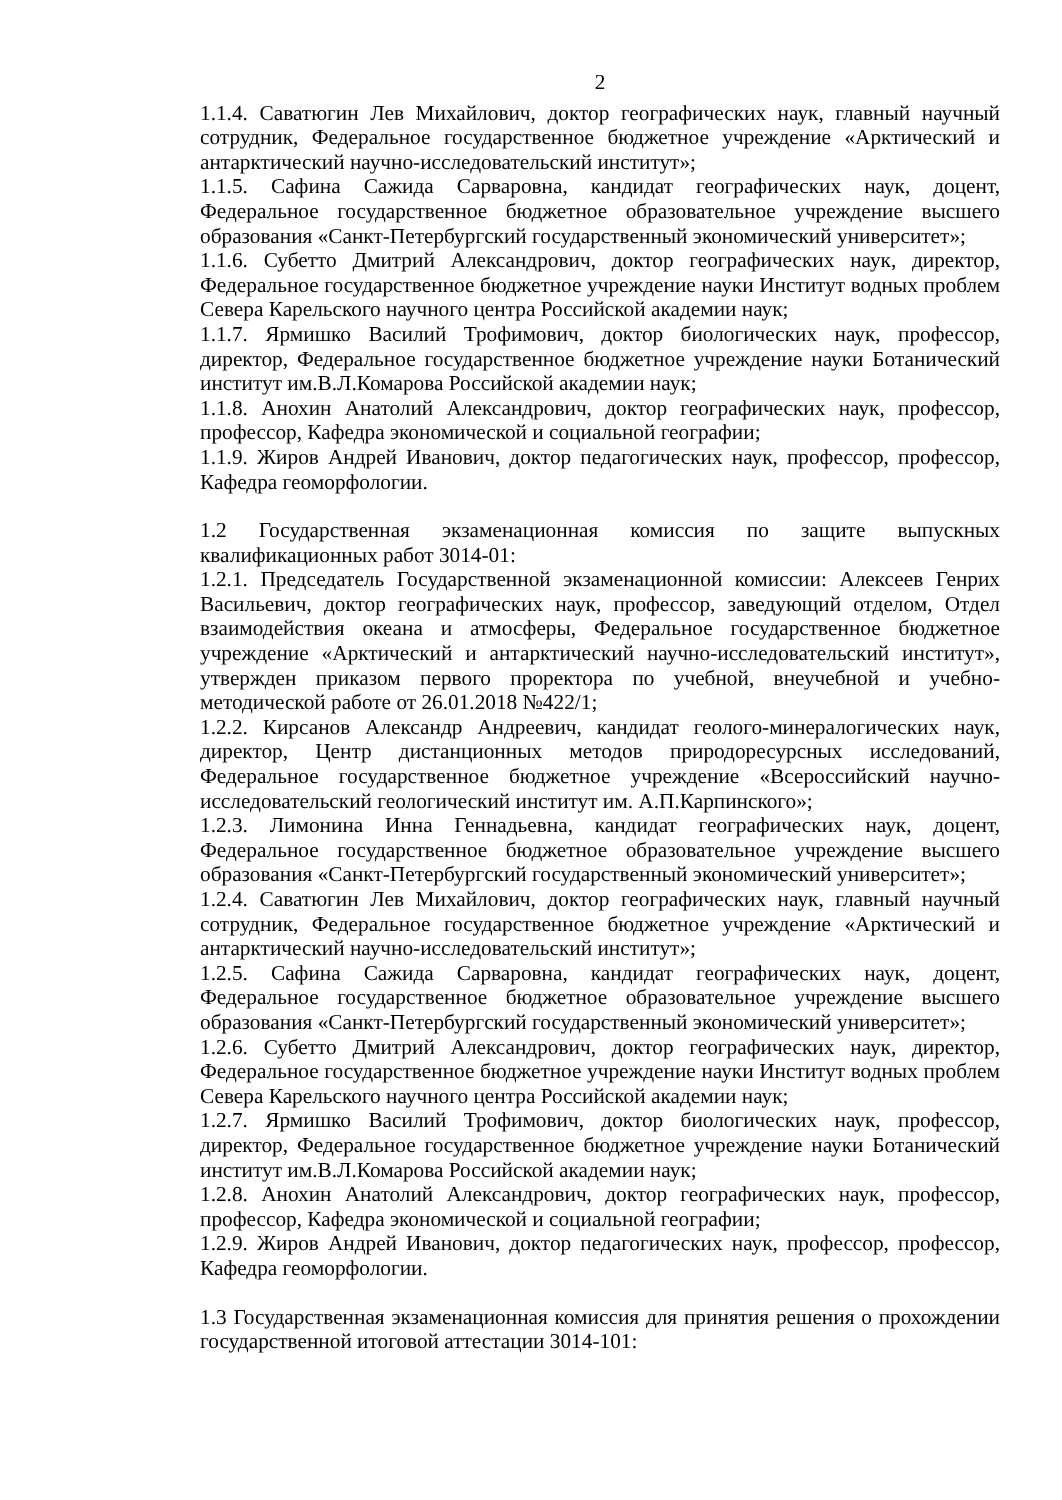2
1.1.4. Саватюгин Лев Михайлович, доктор географических наук, главный научный сотрудник, Федеральное государственное бюджетное учреждение «Арктический и антарктический научно-исследовательский институт»;
1.1.5. Сафина Сажида Сарваровна, кандидат географических наук, доцент, Федеральное государственное бюджетное образовательное учреждение высшего образования «Санкт-Петербургский государственный экономический университет»;
1.1.6. Субетто Дмитрий Александрович, доктор географических наук, директор, Федеральное государственное бюджетное учреждение науки Институт водных проблем Севера Карельского научного центра Российской академии наук;
1.1.7. Ярмишко Василий Трофимович, доктор биологических наук, профессор, директор, Федеральное государственное бюджетное учреждение науки Ботанический институт им.В.Л.Комарова Российской академии наук;
1.1.8. Анохин Анатолий Александрович, доктор географических наук, профессор, профессор, Кафедра экономической и социальной географии;
1.1.9. Жиров Андрей Иванович, доктор педагогических наук, профессор, профессор, Кафедра геоморфологии.
1.2 Государственная экзаменационная комиссия по защите выпускных квалификационных работ 3014-01:
1.2.1. Председатель Государственной экзаменационной комиссии: Алексеев Генрих Васильевич, доктор географических наук, профессор, заведующий отделом, Отдел взаимодействия океана и атмосферы, Федеральное государственное бюджетное учреждение «Арктический и антарктический научно-исследовательский институт», утвержден приказом первого проректора по учебной, внеучебной и учебно-методической работе от 26.01.2018 №422/1;
1.2.2. Кирсанов Александр Андреевич, кандидат геолого-минералогических наук, директор, Центр дистанционных методов природоресурсных исследований, Федеральное государственное бюджетное учреждение «Всероссийский научно-исследовательский геологический институт им. А.П.Карпинского»;
1.2.3. Лимонина Инна Геннадьевна, кандидат географических наук, доцент, Федеральное государственное бюджетное образовательное учреждение высшего образования «Санкт-Петербургский государственный экономический университет»;
1.2.4. Саватюгин Лев Михайлович, доктор географических наук, главный научный сотрудник, Федеральное государственное бюджетное учреждение «Арктический и антарктический научно-исследовательский институт»;
1.2.5. Сафина Сажида Сарваровна, кандидат географических наук, доцент, Федеральное государственное бюджетное образовательное учреждение высшего образования «Санкт-Петербургский государственный экономический университет»;
1.2.6. Субетто Дмитрий Александрович, доктор географических наук, директор, Федеральное государственное бюджетное учреждение науки Институт водных проблем Севера Карельского научного центра Российской академии наук;
1.2.7. Ярмишко Василий Трофимович, доктор биологических наук, профессор, директор, Федеральное государственное бюджетное учреждение науки Ботанический институт им.В.Л.Комарова Российской академии наук;
1.2.8. Анохин Анатолий Александрович, доктор географических наук, профессор, профессор, Кафедра экономической и социальной географии;
1.2.9. Жиров Андрей Иванович, доктор педагогических наук, профессор, профессор, Кафедра геоморфологии.
1.3 Государственная экзаменационная комиссия для принятия решения о прохождении государственной итоговой аттестации 3014-101: